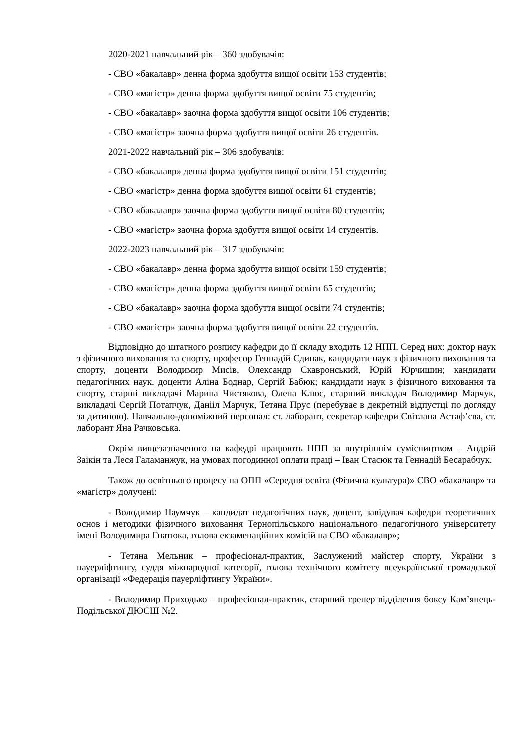2020-2021 навчальний рік – 360 здобувачів:
- СВО «бакалавр» денна форма здобуття вищої освіти 153 студентів;
- СВО «магістр» денна форма здобуття вищої освіти 75 студентів;
- СВО «бакалавр» заочна форма здобуття вищої освіти 106 студентів;
- СВО «магістр» заочна форма здобуття вищої освіти 26 студентів.
2021-2022 навчальний рік – 306 здобувачів:
- СВО «бакалавр» денна форма здобуття вищої освіти 151 студентів;
- СВО «магістр» денна форма здобуття вищої освіти 61 студентів;
- СВО «бакалавр» заочна форма здобуття вищої освіти 80 студентів;
- СВО «магістр» заочна форма здобуття вищої освіти 14 студентів.
2022-2023 навчальний рік – 317 здобувачів:
- СВО «бакалавр» денна форма здобуття вищої освіти 159 студентів;
- СВО «магістр» денна форма здобуття вищої освіти 65 студентів;
- СВО «бакалавр» заочна форма здобуття вищої освіти 74 студентів;
- СВО «магістр» заочна форма здобуття вищої освіти 22 студентів.
Відповідно до штатного розпису кафедри до її складу входить 12 НПП. Серед них: доктор наук з фізичного виховання та спорту, професор Геннадій Єдинак, кандидати наук з фізичного виховання та спорту, доценти Володимир Мисів, Олександр Скавронський, Юрій Юрчишин; кандидати педагогічних наук, доценти Аліна Боднар, Сергій Бабюк; кандидати наук з фізичного виховання та спорту, старші викладачі Марина Чистякова, Олена Клюс, старший викладач Володимир Марчук, викладачі Сергій Потапчук, Данііл Марчук, Тетяна Прус (перебуває в декретній відпустці по догляду за дитиною). Навчально-допоміжний персонал: ст. лаборант, секретар кафедри Світлана Астаф’єва, ст. лаборант Яна Рачковська.
Окрім вищезазначеного на кафедрі працюють НПП за внутрішнім сумісництвом – Андрій Заікін та Леся Галаманжук, на умовах погодинної оплати праці – Іван Стасюк та Геннадій Бесарабчук.
Також до освітнього процесу на ОПП «Середня освіта (Фізична культура)» СВО «бакалавр» та «магістр» долучені:
- Володимир Наумчук – кандидат педагогічних наук, доцент, завідувач кафедри теоретичних основ і методики фізичного виховання Тернопільського національного педагогічного університету імені Володимира Гнатюка, голова екзаменаційних комісій на СВО «бакалавр»;
- Тетяна Мельник – професіонал-практик, Заслужений майстер спорту, України з пауерліфтингу, суддя міжнародної категорії, голова технічного комітету всеукраїнської громадської організації «Федерація пауерліфтингу України».
- Володимир Приходько – професіонал-практик, старший тренер відділення боксу Кам’янець-Подільської ДЮСШ №2.